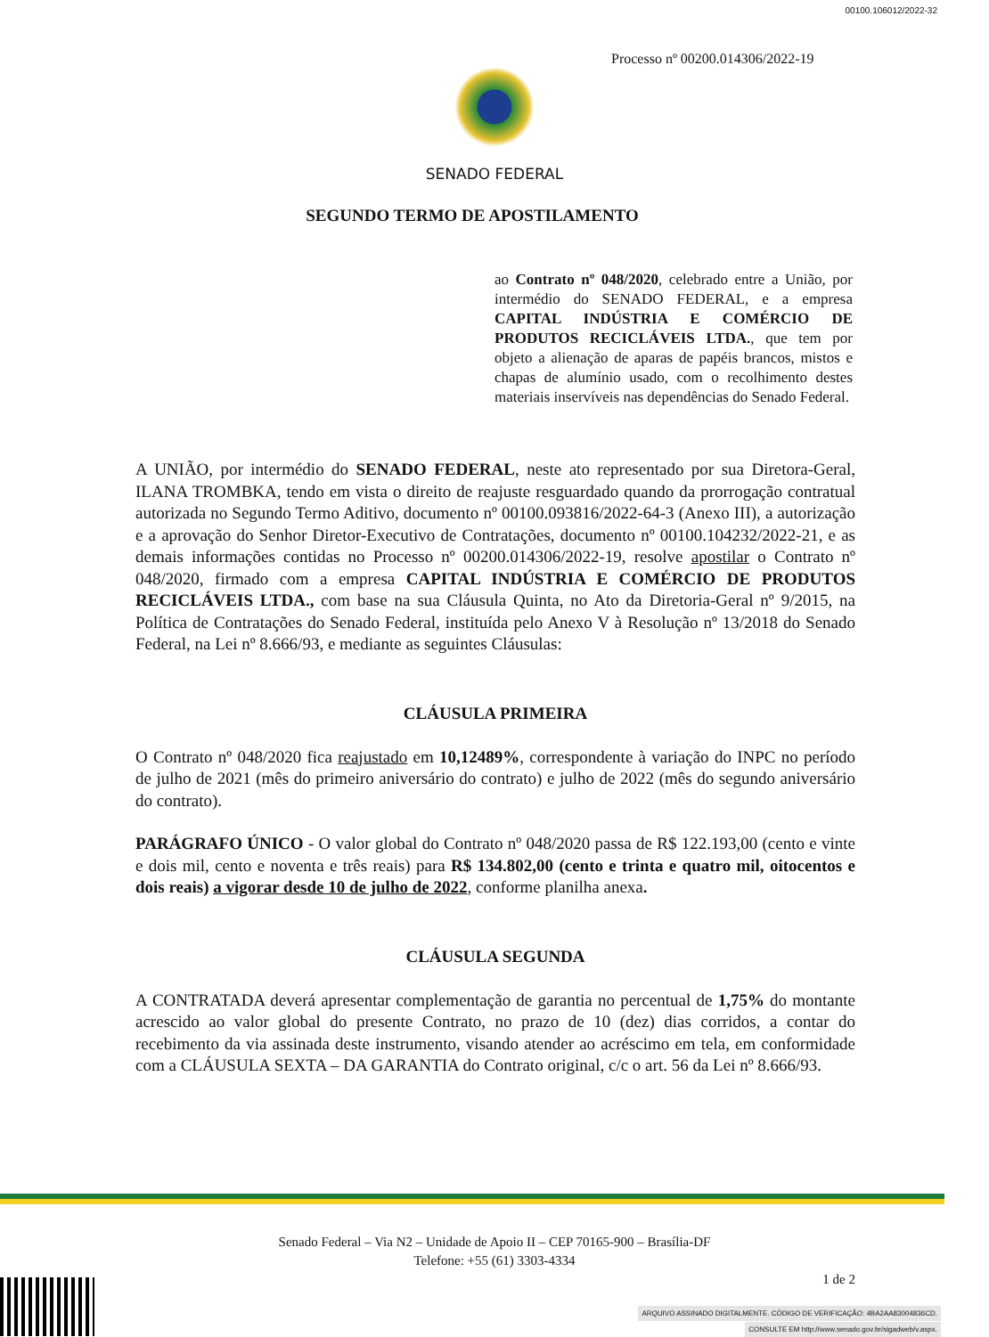00100.106012/2022-32
Processo nº 00200.014306/2022-19
SENADO FEDERAL
SEGUNDO TERMO DE APOSTILAMENTO
ao Contrato nº 048/2020, celebrado entre a União, por intermédio do SENADO FEDERAL, e a empresa CAPITAL INDÚSTRIA E COMÉRCIO DE PRODUTOS RECICLÁVEIS LTDA., que tem por objeto a alienação de aparas de papéis brancos, mistos e chapas de alumínio usado, com o recolhimento destes materiais inservíveis nas dependências do Senado Federal.
A UNIÃO, por intermédio do SENADO FEDERAL, neste ato representado por sua Diretora-Geral, ILANA TROMBKA, tendo em vista o direito de reajuste resguardado quando da prorrogação contratual autorizada no Segundo Termo Aditivo, documento nº 00100.093816/2022-64-3 (Anexo III), a autorização e a aprovação do Senhor Diretor-Executivo de Contratações, documento nº 00100.104232/2022-21, e as demais informações contidas no Processo nº 00200.014306/2022-19, resolve apostilar o Contrato nº 048/2020, firmado com a empresa CAPITAL INDÚSTRIA E COMÉRCIO DE PRODUTOS RECICLÁVEIS LTDA., com base na sua Cláusula Quinta, no Ato da Diretoria-Geral nº 9/2015, na Política de Contratações do Senado Federal, instituída pelo Anexo V à Resolução nº 13/2018 do Senado Federal, na Lei nº 8.666/93, e mediante as seguintes Cláusulas:
CLÁUSULA PRIMEIRA
O Contrato nº 048/2020 fica reajustado em 10,12489%, correspondente à variação do INPC no período de julho de 2021 (mês do primeiro aniversário do contrato) e julho de 2022 (mês do segundo aniversário do contrato).
PARÁGRAFO ÚNICO - O valor global do Contrato nº 048/2020 passa de R$ 122.193,00 (cento e vinte e dois mil, cento e noventa e três reais) para R$ 134.802,00 (cento e trinta e quatro mil, oitocentos e dois reais) a vigorar desde 10 de julho de 2022, conforme planilha anexa.
CLÁUSULA SEGUNDA
A CONTRATADA deverá apresentar complementação de garantia no percentual de 1,75% do montante acrescido ao valor global do presente Contrato, no prazo de 10 (dez) dias corridos, a contar do recebimento da via assinada deste instrumento, visando atender ao acréscimo em tela, em conformidade com a CLÁUSULA SEXTA – DA GARANTIA do Contrato original, c/c o art. 56 da Lei nº 8.666/93.
Senado Federal – Via N2 – Unidade de Apoio II – CEP 70165-900 – Brasília-DF
Telefone: +55 (61) 3303-4334
1 de 2
ARQUIVO ASSINADO DIGITALMENTE. CÓDIGO DE VERIFICAÇÃO: 4BA2AA83004836CD.
CONSULTE EM http://www.senado.gov.br/sigadweb/v.aspx.